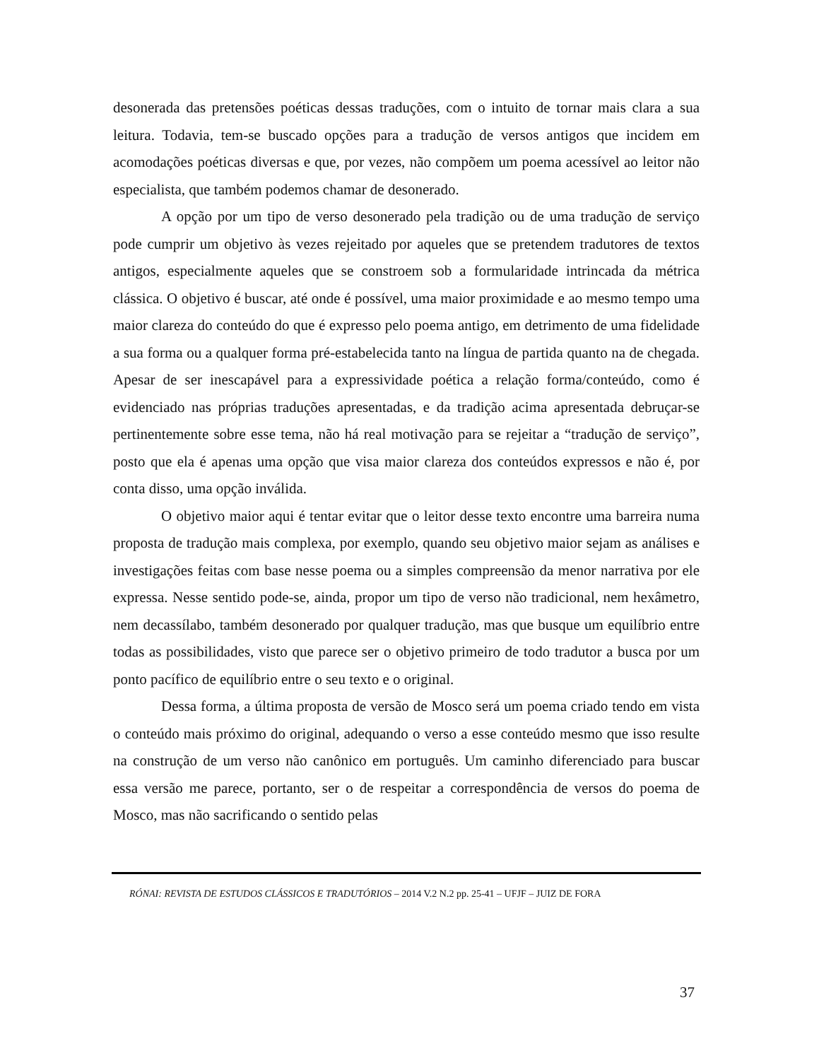desonerada das pretensões poéticas dessas traduções, com o intuito de tornar mais clara a sua leitura. Todavia, tem-se buscado opções para a tradução de versos antigos que incidem em acomodações poéticas diversas e que, por vezes, não compõem um poema acessível ao leitor não especialista, que também podemos chamar de desonerado.
A opção por um tipo de verso desonerado pela tradição ou de uma tradução de serviço pode cumprir um objetivo às vezes rejeitado por aqueles que se pretendem tradutores de textos antigos, especialmente aqueles que se constroem sob a formularidade intrincada da métrica clássica. O objetivo é buscar, até onde é possível, uma maior proximidade e ao mesmo tempo uma maior clareza do conteúdo do que é expresso pelo poema antigo, em detrimento de uma fidelidade a sua forma ou a qualquer forma pré-estabelecida tanto na língua de partida quanto na de chegada. Apesar de ser inescapável para a expressividade poética a relação forma/conteúdo, como é evidenciado nas próprias traduções apresentadas, e da tradição acima apresentada debruçar-se pertinentemente sobre esse tema, não há real motivação para se rejeitar a “tradução de serviço”, posto que ela é apenas uma opção que visa maior clareza dos conteúdos expressos e não é, por conta disso, uma opção inválida.
O objetivo maior aqui é tentar evitar que o leitor desse texto encontre uma barreira numa proposta de tradução mais complexa, por exemplo, quando seu objetivo maior sejam as análises e investigações feitas com base nesse poema ou a simples compreensão da menor narrativa por ele expressa. Nesse sentido pode-se, ainda, propor um tipo de verso não tradicional, nem hexâmetro, nem decassílabo, também desonerado por qualquer tradução, mas que busque um equilíbrio entre todas as possibilidades, visto que parece ser o objetivo primeiro de todo tradutor a busca por um ponto pacífico de equilíbrio entre o seu texto e o original.
Dessa forma, a última proposta de versão de Mosco será um poema criado tendo em vista o conteúdo mais próximo do original, adequando o verso a esse conteúdo mesmo que isso resulte na construção de um verso não canônico em português. Um caminho diferenciado para buscar essa versão me parece, portanto, ser o de respeitar a correspondência de versos do poema de Mosco, mas não sacrificando o sentido pelas
RÓNAI: REVISTA DE ESTUDOS CLÁSSICOS E TRADUTÓRIOS – 2014 V.2 N.2 pp. 25-41 – UFJF – JUIZ DE FORA
37